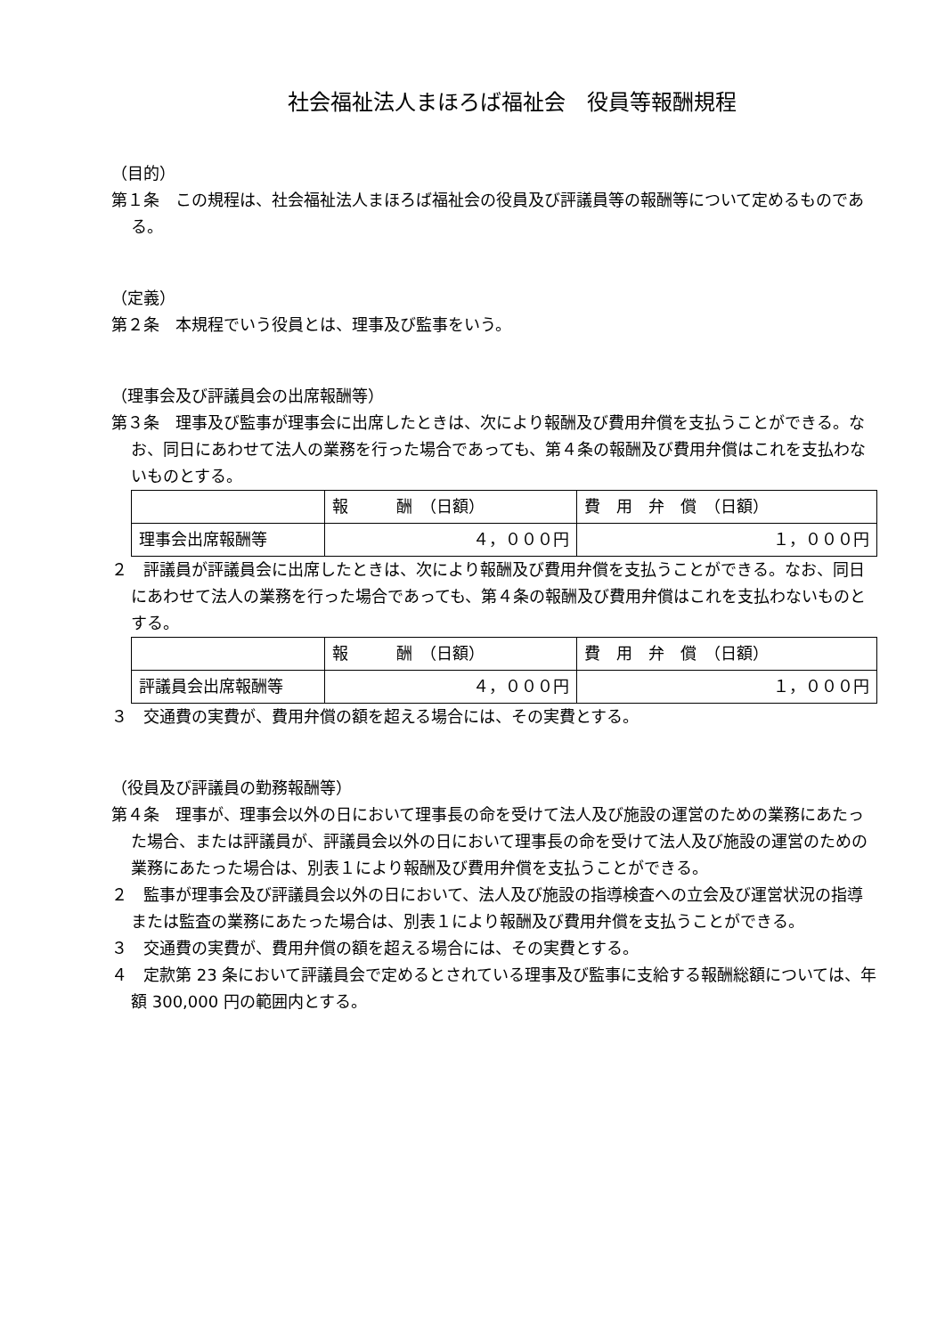社会福祉法人まほろば福祉会　役員等報酬規程
（目的）
第１条　この規程は、社会福祉法人まほろば福祉会の役員及び評議員等の報酬等について定めるものである。
（定義）
第２条　本規程でいう役員とは、理事及び監事をいう。
（理事会及び評議員会の出席報酬等）
第３条　理事及び監事が理事会に出席したときは、次により報酬及び費用弁償を支払うことができる。なお、同日にあわせて法人の業務を行った場合であっても、第４条の報酬及び費用弁償はこれを支払わないものとする。
| | 報 酬 （日額） | 費 用 弁 償 （日額） |
| 理事会出席報酬等 | ４，０００円 | １，０００円 |
２　評議員が評議員会に出席したときは、次により報酬及び費用弁償を支払うことができる。なお、同日にあわせて法人の業務を行った場合であっても、第４条の報酬及び費用弁償はこれを支払わないものとする。
| | 報 酬 （日額） | 費 用 弁 償 （日額） |
| 評議員会出席報酬等 | ４，０００円 | １，０００円 |
３　交通費の実費が、費用弁償の額を超える場合には、その実費とする。
（役員及び評議員の勤務報酬等）
第４条　理事が、理事会以外の日において理事長の命を受けて法人及び施設の運営のための業務にあたった場合、または評議員が、評議員会以外の日において理事長の命を受けて法人及び施設の運営のための業務にあたった場合は、別表１により報酬及び費用弁償を支払うことができる。
２　監事が理事会及び評議員会以外の日において、法人及び施設の指導検査への立会及び運営状況の指導または監査の業務にあたった場合は、別表１により報酬及び費用弁償を支払うことができる。
３　交通費の実費が、費用弁償の額を超える場合には、その実費とする。
４　定款第 23 条において評議員会で定めるとされている理事及び監事に支給する報酬総額については、年額 300,000 円の範囲内とする。